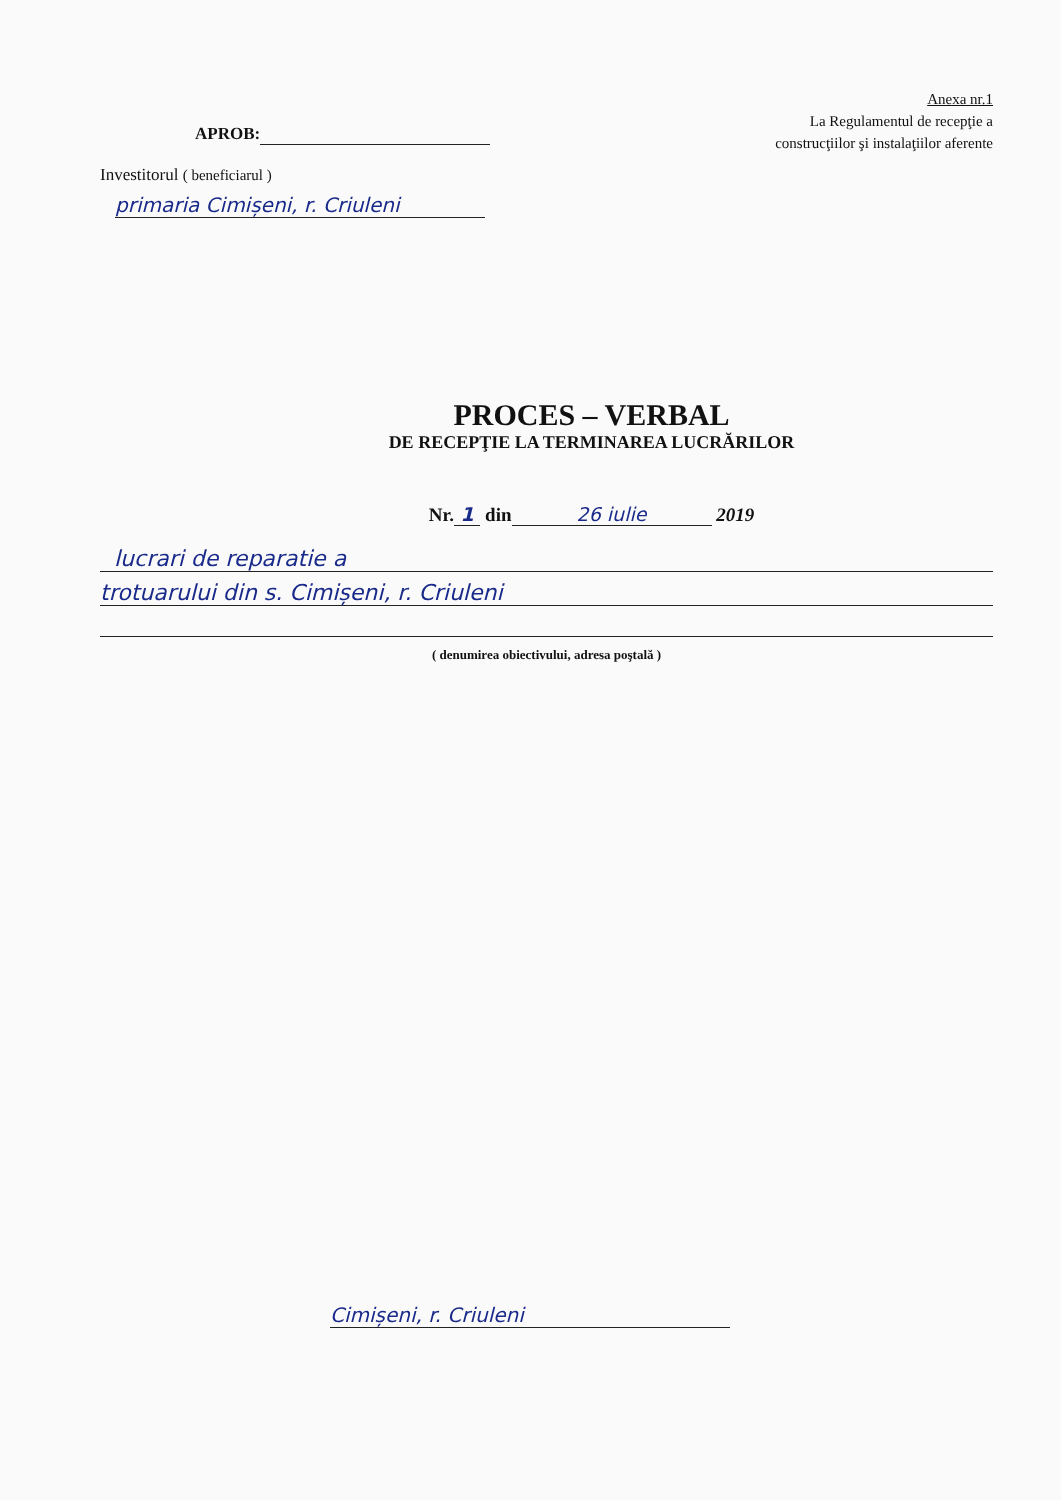Anexa nr.1
La Regulamentul de recepţie a
construcţiilor şi instalaţiilor aferente
APROB:
Investitorul ( beneficiarul )
primaria Cimișeni, r. Criuleni
PROCES – VERBAL
DE RECEPŢIE LA TERMINAREA LUCRĂRILOR
Nr. 1 din 26 iulie 2019
lucrari de reparatie a
trotuarului din s. Cimișeni, r. Criuleni
( denumirea obiectivului, adresa poştală )
Cimișeni, r. Criuleni